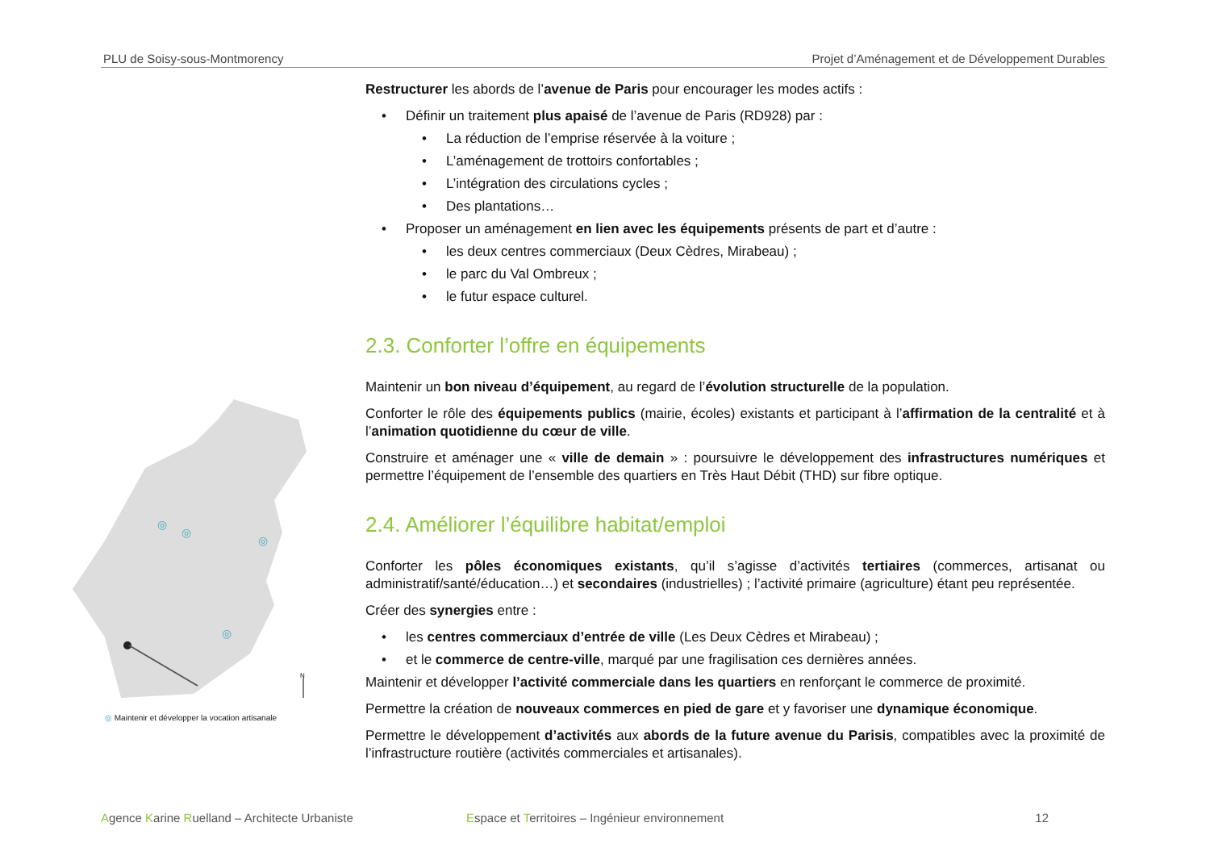PLU de Soisy-sous-Montmorency Projet d’Aménagement et de Développement Durables
◎
◎
◎
◎
N
◎ Maintenir et développer la vocation artisanale
Restructurer les abords de l’avenue de Paris pour encourager les modes actifs :
Définir un traitement plus apaisé de l’avenue de Paris (RD928) par :
La réduction de l’emprise réservée à la voiture ;
L’aménagement de trottoirs confortables ;
L’intégration des circulations cycles ;
Des plantations…
Proposer un aménagement en lien avec les équipements présents de part et d’autre :
les deux centres commerciaux (Deux Cèdres, Mirabeau) ;
le parc du Val Ombreux ;
le futur espace culturel.
2.3. Conforter l’offre en équipements
Maintenir un bon niveau d’équipement, au regard de l’évolution structurelle de la population.
Conforter le rôle des équipements publics (mairie, écoles) existants et participant à l’affirmation de la centralité et à l’animation quotidienne du cœur de ville.
Construire et aménager une « ville de demain » : poursuivre le développement des infrastructures numériques et permettre l’équipement de l’ensemble des quartiers en Très Haut Débit (THD) sur fibre optique.
2.4. Améliorer l’équilibre habitat/emploi
Conforter les pôles économiques existants, qu’il s’agisse d’activités tertiaires (commerces, artisanat ou administratif/santé/éducation…) et secondaires (industrielles) ; l’activité primaire (agriculture) étant peu représentée.
Créer des synergies entre :
les centres commerciaux d’entrée de ville (Les Deux Cèdres et Mirabeau) ;
et le commerce de centre-ville, marqué par une fragilisation ces dernières années.
Maintenir et développer l’activité commerciale dans les quartiers en renforçant le commerce de proximité.
Permettre la création de nouveaux commerces en pied de gare et y favoriser une dynamique économique.
Permettre le développement d’activités aux abords de la future avenue du Parisis, compatibles avec la proximité de l’infrastructure routière (activités commerciales et artisanales).
Agence Karine Ruelland – Architecte Urbaniste Espace et Territoires – Ingénieur environnement 12